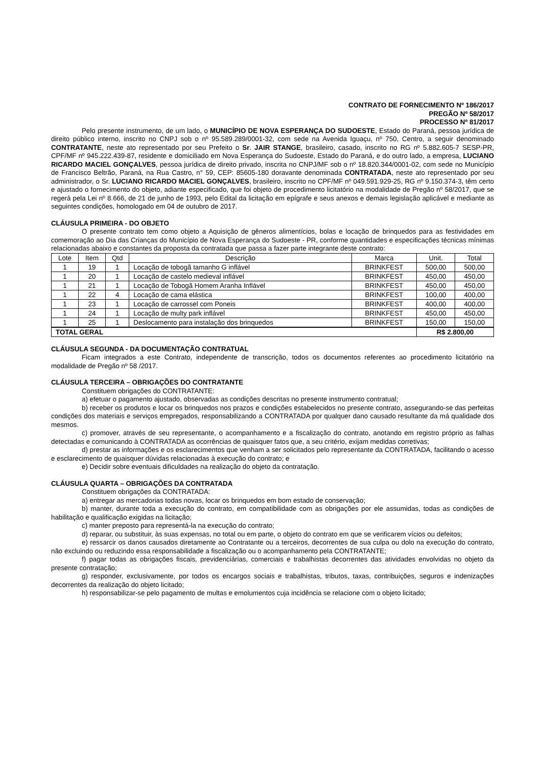CONTRATO DE FORNECIMENTO Nº 186/2017
PREGÃO Nº 58/2017
PROCESSO Nº 81/2017
Pelo presente instrumento, de um lado, o MUNICÍPIO DE NOVA ESPERANÇA DO SUDOESTE, Estado do Paraná, pessoa jurídica de direito público interno, inscrito no CNPJ sob o nº 95.589.289/0001-32, com sede na Avenida Iguaçu, nº 750, Centro, a seguir denominado CONTRATANTE, neste ato representado por seu Prefeito o Sr. JAIR STANGE, brasileiro, casado, inscrito no RG nº 5.882.605-7 SESP-PR, CPF/MF nº 945.222.439-87, residente e domiciliado em Nova Esperança do Sudoeste, Estado do Paraná, e do outro lado, a empresa, LUCIANO RICARDO MACIEL GONÇALVES, pessoa jurídica de direito privado, inscrita no CNPJ/MF sob o nº 18.820.344/0001-02, com sede no Município de Francisco Beltrão, Paraná, na Rua Castro, n° 59, CEP: 85605-180 doravante denominada CONTRATADA, neste ato representado por seu administrador, o Sr. LUCIANO RICARDO MACIEL GONÇALVES, brasileiro, inscrito no CPF/MF nº 049.591.929-25, RG nº 9.150.374-3, têm certo e ajustado o fornecimento do objeto, adiante especificado, que foi objeto de procedimento licitatório na modalidade de Pregão nº 58/2017, que se regerá pela Lei nº 8.666, de 21 de junho de 1993, pelo Edital da licitação em epígrafe e seus anexos e demais legislação aplicável e mediante as seguintes condições, homologado em 04 de outubro de 2017.
CLÁUSULA PRIMEIRA - DO OBJETO
O presente contrato tem como objeto a Aquisição de gêneros alimentícios, bolas e locação de brinquedos para as festividades em comemoração ao Dia das Crianças do Município de Nova Esperança do Sudoeste - PR, conforme quantidades e especificações técnicas mínimas relacionadas abaixo e constantes da proposta da contratada que passa a fazer parte integrante deste contrato:
| Lote | Item | Qtd | Descrição | Marca | Unit. | Total |
| --- | --- | --- | --- | --- | --- | --- |
| 1 | 19 | 1 | Locação de tobogã tamanho G inflável | BRINKFEST | 500,00 | 500,00 |
| 1 | 20 | 1 | Locação de castelo medieval inflável | BRINKFEST | 450,00 | 450,00 |
| 1 | 21 | 1 | Locação de Tobogã Homem Aranha Inflável | BRINKFEST | 450,00 | 450,00 |
| 1 | 22 | 4 | Locação de cama elástica | BRINKFEST | 100,00 | 400,00 |
| 1 | 23 | 1 | Locação de carrossel com Poneis | BRINKFEST | 400,00 | 400,00 |
| 1 | 24 | 1 | Locação de multy park inflável | BRINKFEST | 450,00 | 450,00 |
| 1 | 25 | 1 | Deslocamento para instalação dos brinquedos | BRINKFEST | 150,00 | 150,00 |
| TOTAL GERAL | | | | | R$ 2.800,00 | |
CLÁUSULA SEGUNDA - DA DOCUMENTAÇÃO CONTRATUAL
Ficam integrados a este Contrato, independente de transcrição, todos os documentos referentes ao procedimento licitatório na modalidade de Pregão nº 58 /2017.
CLÁUSULA TERCEIRA – OBRIGAÇÕES DO CONTRATANTE
Constituem obrigações do CONTRATANTE:
a) efetuar o pagamento ajustado, observadas as condições descritas no presente instrumento contratual;
b) receber os produtos e locar os brinquedos nos prazos e condições estabelecidos no presente contrato, assegurando-se das perfeitas condições dos materiais e serviços empregados, responsabilizando a CONTRATADA por qualquer dano causado resultante da má qualidade dos mesmos.
c) promover, através de seu representante, o acompanhamento e a fiscalização do contrato, anotando em registro próprio as falhas detectadas e comunicando à CONTRATADA as ocorrências de quaisquer fatos que, a seu critério, exijam medidas corretivas;
d) prestar as informações e os esclarecimentos que venham a ser solicitados pelo representante da CONTRATADA, facilitando o acesso e esclarecimento de quaisquer dúvidas relacionadas à execução do contrato; e
e) Decidir sobre eventuais dificuldades na realização do objeto da contratação.
CLÁUSULA QUARTA – OBRIGAÇÕES DA CONTRATADA
Constituem obrigações da CONTRATADA:
a) entregar as mercadorias todas novas, locar os brinquedos em bom estado de conservação;
b) manter, durante toda a execução do contrato, em compatibilidade com as obrigações por ele assumidas, todas as condições de habilitação e qualificação exigidas na licitação;
c) manter preposto para representá-la na execução do contrato;
d) reparar, ou substituir, às suas expensas, no total ou em parte, o objeto do contrato em que se verificarem vícios ou defeitos;
e) ressarcir os danos causados diretamente ao Contratante ou a terceiros, decorrentes de sua culpa ou dolo na execução do contrato, não excluindo ou reduzindo essa responsabilidade a fiscalização ou o acompanhamento pela CONTRATANTE;
f) pagar todas as obrigações fiscais, previdenciárias, comerciais e trabalhistas decorrentes das atividades envolvidas no objeto da presente contratação;
g) responder, exclusivamente, por todos os encargos sociais e trabalhistas, tributos, taxas, contribuições, seguros e indenizações decorrentes da realização do objeto licitado;
h) responsabilizar-se pelo pagamento de multas e emolumentos cuja incidência se relacione com o objeto licitado;